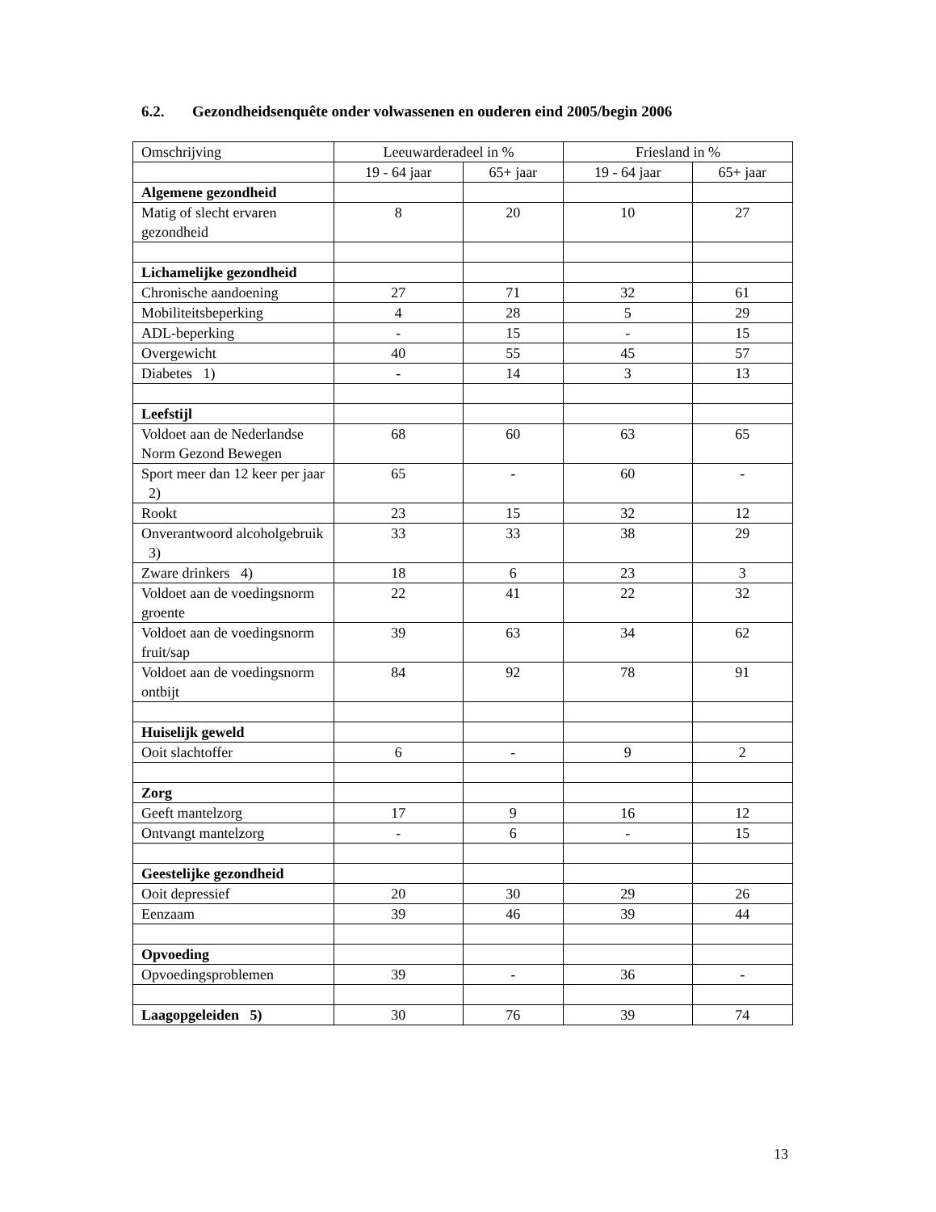6.2. Gezondheidsenquête onder volwassenen en ouderen eind 2005/begin 2006
| Omschrijving | Leeuwarderadeel in % | | Friesland in % | |
| --- | --- | --- | --- | --- |
| | 19 - 64 jaar | 65+ jaar | 19 - 64 jaar | 65+ jaar |
| Algemene gezondheid | | | | |
| Matig of slecht ervaren gezondheid | 8 | 20 | 10 | 27 |
| Lichamelijke gezondheid | | | | |
| Chronische aandoening | 27 | 71 | 32 | 61 |
| Mobiliteitsbeperking | 4 | 28 | 5 | 29 |
| ADL-beperking | - | 15 | - | 15 |
| Overgewicht | 40 | 55 | 45 | 57 |
| Diabetes 1) | - | 14 | 3 | 13 |
| Leefstijl | | | | |
| Voldoet aan de Nederlandse Norm Gezond Bewegen | 68 | 60 | 63 | 65 |
| Sport meer dan 12 keer per jaar 2) | 65 | - | 60 | - |
| Rookt | 23 | 15 | 32 | 12 |
| Onverantwoord alcoholgebruik 3) | 33 | 33 | 38 | 29 |
| Zware drinkers 4) | 18 | 6 | 23 | 3 |
| Voldoet aan de voedingsnorm groente | 22 | 41 | 22 | 32 |
| Voldoet aan de voedingsnorm fruit/sap | 39 | 63 | 34 | 62 |
| Voldoet aan de voedingsnorm ontbijt | 84 | 92 | 78 | 91 |
| Huiselijk geweld | | | | |
| Ooit slachtoffer | 6 | - | 9 | 2 |
| Zorg | | | | |
| Geeft mantelzorg | 17 | 9 | 16 | 12 |
| Ontvangt mantelzorg | - | 6 | - | 15 |
| Geestelijke gezondheid | | | | |
| Ooit depressief | 20 | 30 | 29 | 26 |
| Eenzaam | 39 | 46 | 39 | 44 |
| Opvoeding | | | | |
| Opvoedingsproblemen | 39 | - | 36 | - |
| Laagopgeleiden 5) | 30 | 76 | 39 | 74 |
13